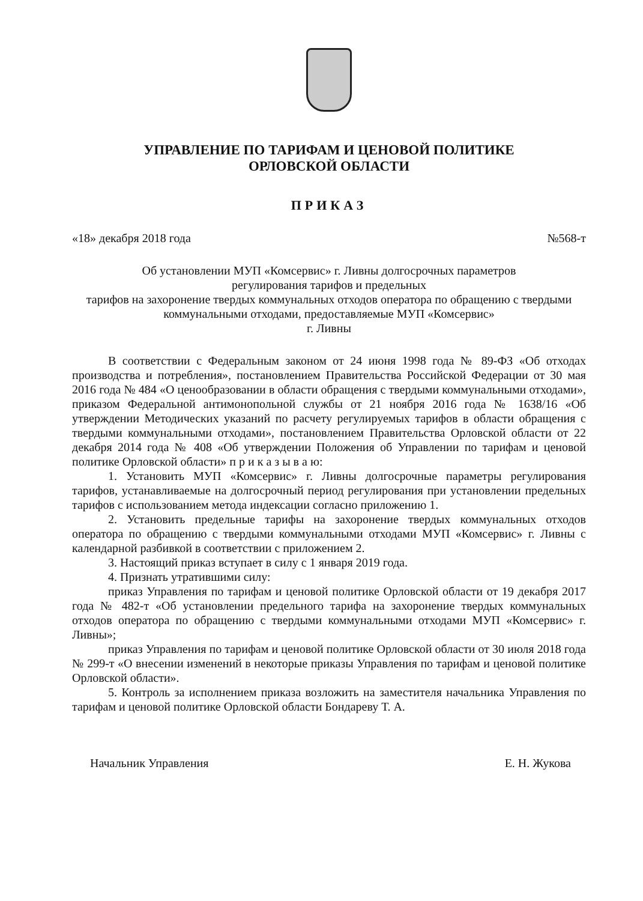УПРАВЛЕНИЕ ПО ТАРИФАМ И ЦЕНОВОЙ ПОЛИТИКЕ
ОРЛОВСКОЙ ОБЛАСТИ
ПРИКАЗ
«18» декабря 2018 года №568-т
Об установлении МУП «Комсервис» г. Ливны долгосрочных параметров
регулирования тарифов и предельных
тарифов на захоронение твердых коммунальных отходов оператора по обращению с твердыми коммунальными отходами, предоставляемые МУП «Комсервис»
г. Ливны
В соответствии с Федеральным законом от 24 июня 1998 года № 89-ФЗ «Об отходах производства и потребления», постановлением Правительства Российской Федерации от 30 мая 2016 года № 484 «О ценообразовании в области обращения с твердыми коммунальными отходами», приказом Федеральной антимонопольной службы от 21 ноября 2016 года № 1638/16 «Об утверждении Методических указаний по расчету регулируемых тарифов в области обращения с твердыми коммунальными отходами», постановлением Правительства Орловской области от 22 декабря 2014 года № 408 «Об утверждении Положения об Управлении по тарифам и ценовой политике Орловской области» п р и к а з ы в а ю:
1. Установить МУП «Комсервис» г. Ливны долгосрочные параметры регулирования тарифов, устанавливаемые на долгосрочный период регулирования при установлении предельных тарифов с использованием метода индексации согласно приложению 1.
2. Установить предельные тарифы на захоронение твердых коммунальных отходов оператора по обращению с твердыми коммунальными отходами МУП «Комсервис» г. Ливны с календарной разбивкой в соответствии с приложением 2.
3. Настоящий приказ вступает в силу с 1 января 2019 года.
4. Признать утратившими силу:
приказ Управления по тарифам и ценовой политике Орловской области от 19 декабря 2017 года № 482-т «Об установлении предельного тарифа на захоронение твердых коммунальных отходов оператора по обращению с твердыми коммунальными отходами МУП «Комсервис» г. Ливны»;
приказ Управления по тарифам и ценовой политике Орловской области от 30 июля 2018 года № 299-т «О внесении изменений в некоторые приказы Управления по тарифам и ценовой политике Орловской области».
5. Контроль за исполнением приказа возложить на заместителя начальника Управления по тарифам и ценовой политике Орловской области Бондареву Т. А.
Начальник Управления Е. Н. Жукова